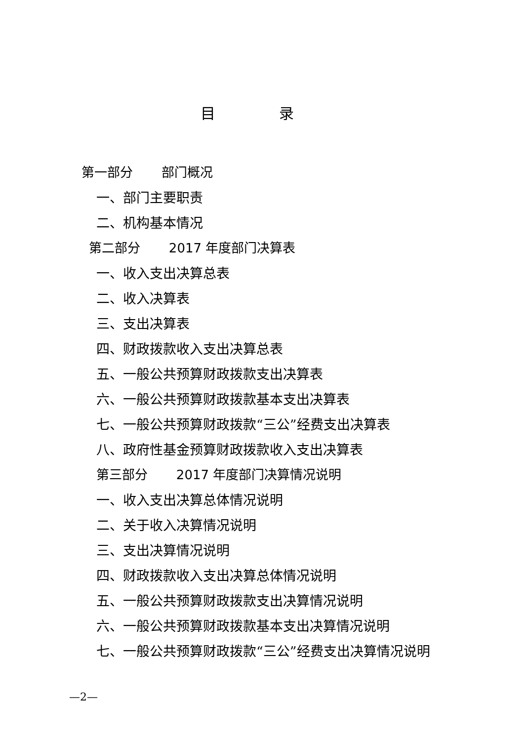目 录
第一部分 部门概况
一、部门主要职责
二、机构基本情况
第二部分 2017 年度部门决算表
一、收入支出决算总表
二、收入决算表
三、支出决算表
四、财政拨款收入支出决算总表
五、一般公共预算财政拨款支出决算表
六、一般公共预算财政拨款基本支出决算表
七、一般公共预算财政拨款“三公”经费支出决算表
八、政府性基金预算财政拨款收入支出决算表
第三部分 2017 年度部门决算情况说明
一、收入支出决算总体情况说明
二、关于收入决算情况说明
三、支出决算情况说明
四、财政拨款收入支出决算总体情况说明
五、一般公共预算财政拨款支出决算情况说明
六、一般公共预算财政拨款基本支出决算情况说明
七、一般公共预算财政拨款“三公”经费支出决算情况说明
—2—